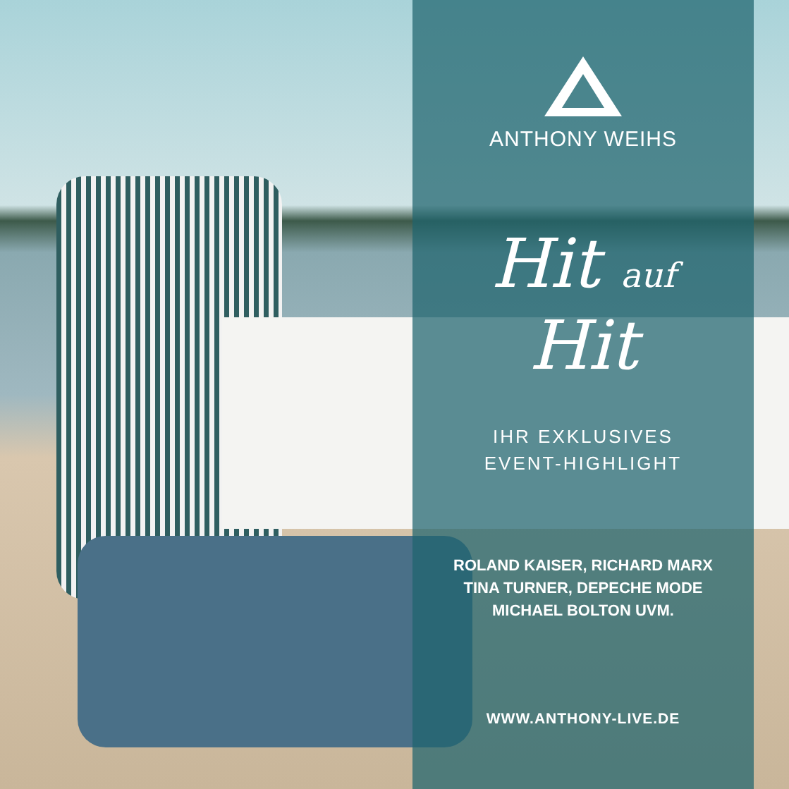ANTHONY WEIHS
Hit auf
Hit
IHR EXKLUSIVES
EVENT-HIGHLIGHT
ROLAND KAISER, RICHARD MARX
TINA TURNER, DEPECHE MODE
MICHAEL BOLTON UVM.
WWW.ANTHONY-LIVE.DE